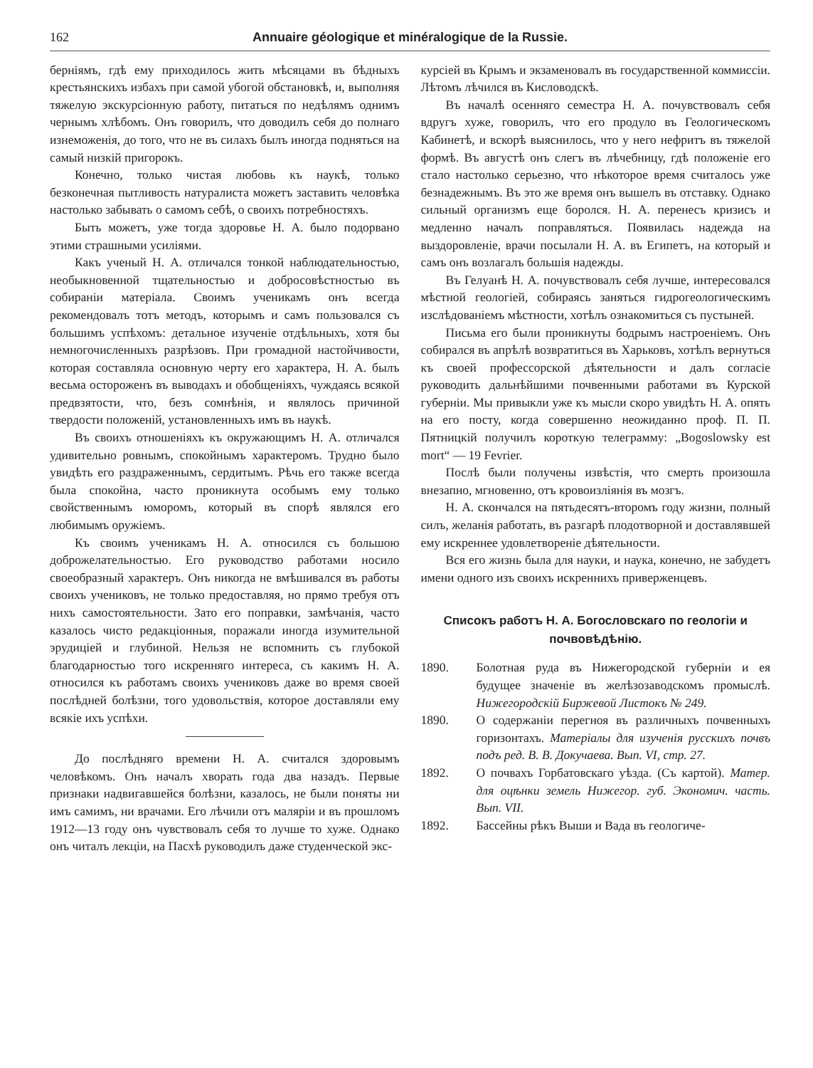162 Annuaire géologique et minéralogique de la Russie.
берніямъ, гдѣ ему приходилось жить мѣсяцами въ бѣдныхъ крестьянскихъ избахъ при самой убогой обстановкѣ, и, выполняя тяжелую экскурсіонную работу, питаться по недѣлямъ однимъ чернымъ хлѣбомъ. Онъ говорилъ, что доводилъ себя до полнаго изнеможенія, до того, что не въ силахъ былъ иногда подняться на самый низкій пригорокъ.
Конечно, только чистая любовь къ наукѣ, только безконечная пытливость натуралиста можетъ заставить человѣка настолько забывать о самомъ себѣ, о своихъ потребностяхъ.
Быть можетъ, уже тогда здоровье Н. А. было подорвано этими страшными усиліями.
Какъ ученый Н. А. отличался тонкой наблюдательностью, необыкновенной тщательностью и добросовѣстностью въ собираніи матеріала. Своимъ ученикамъ онъ всегда рекомендовалъ тотъ методъ, которымъ и самъ пользовался съ большимъ успѣхомъ: детальное изученіе отдѣльныхъ, хотя бы немногочисленныхъ разрѣзовъ. При громадной настойчивости, которая составляла основную черту его характера, Н. А. былъ весьма остороженъ въ выводахъ и обобщеніяхъ, чуждаясь всякой предвзятости, что, безъ сомнѣнія, и являлось причиной твердости положеній, установленныхъ имъ въ наукѣ.
Въ своихъ отношеніяхъ къ окружающимъ Н. А. отличался удивительно ровнымъ, спокойнымъ характеромъ. Трудно было увидѣть его раздраженнымъ, сердитымъ. Рѣчь его также всегда была спокойна, часто проникнута особымъ ему только свойственнымъ юморомъ, который въ спорѣ являлся его любимымъ оружіемъ.
Къ своимъ ученикамъ Н. А. относился съ большою доброжелательностью. Его руководство работами носило своеобразный характеръ. Онъ никогда не вмѣшивался въ работы своихъ учениковъ, не только предоставляя, но прямо требуя отъ нихъ самостоятельности. Зато его поправки, замѣчанія, часто казалось чисто редакціонныя, поражали иногда изумительной эрудиціей и глубиной. Нельзя не вспомнить съ глубокой благодарностью того искренняго интереса, съ какимъ Н. А. относился къ работамъ своихъ учениковъ даже во время своей послѣдней болѣзни, того удовольствія, которое доставляли ему всякіе ихъ успѣхи.
До послѣдняго времени Н. А. считался здоровымъ человѣкомъ. Онъ началъ хворать года два назадъ. Первые признаки надвигавшейся болѣзни, казалось, не были поняты ни имъ самимъ, ни врачами. Его лѣчили отъ маляріи и въ прошломъ 1912—13 году онъ чувствовалъ себя то лучше то хуже. Однако онъ читалъ лекціи, на Пасхѣ руководилъ даже студенческой экс-
курсіей въ Крымъ и экзаменовалъ въ государственной коммиссіи. Лѣтомъ лѣчился въ Кисловодскѣ.
Въ началѣ осенняго семестра Н. А. почувствовалъ себя вдругъ хуже, говорилъ, что его продуло въ Геологическомъ Кабинетѣ, и вскорѣ выяснилось, что у него нефритъ въ тяжелой формѣ. Въ августѣ онъ слегъ въ лѣчебницу, гдѣ положеніе его стало настолько серьезно, что нѣкоторое время считалось уже безнадежнымъ. Въ это же время онъ вышелъ въ отставку. Однако сильный организмъ еще боролся. Н. А. перенесъ кризисъ и медленно началъ поправляться. Появилась надежда на выздоровленіе, врачи посылали Н. А. въ Египетъ, на который и самъ онъ возлагалъ большія надежды.
Въ Гелуанѣ Н. А. почувствовалъ себя лучше, интересовался мѣстной геологіей, собираясь заняться гидрогеологическимъ изслѣдованіемъ мѣстности, хотѣлъ ознакомиться съ пустыней.
Письма его были проникнуты бодрымъ настроеніемъ. Онъ собирался въ апрѣлѣ возвратиться въ Харьковъ, хотѣлъ вернуться къ своей профессорской дѣятельности и далъ согласіе руководить дальнѣйшими почвенными работами въ Курской губерніи. Мы привыкли уже къ мысли скоро увидѣть Н. А. опять на его посту, когда совершенно неожиданно проф. П. П. Пятницкій получилъ короткую телеграмму: „Bogoslowsky est mort“ — 19 Fevrier.
Послѣ были получены извѣстія, что смерть произошла внезапно, мгновенно, отъ кровоизліянія въ мозгъ.
Н. А. скончался на пятьдесятъ-второмъ году жизни, полный силъ, желанія работать, въ разгарѣ плодотворной и доставлявшей ему искреннее удовлетвореніе дѣятельности.
Вся его жизнь была для науки, и наука, конечно, не забудетъ имени одного изъ своихъ искреннихъ приверженцевъ.
Списокъ работъ Н. А. Богословскаго по геологіи и почвовѣдѣнію.
1890. Болотная руда въ Нижегородской губерніи и ея будущее значеніе въ желѣзозаводскомъ промыслѣ. Нижегородскій Биржевой Листокъ № 249.
1890. О содержаніи перегноя въ различныхъ почвенныхъ горизонтахъ. Матеріалы для изученія русскихъ почвъ подъ ред. В. В. Докучаева. Вып. VI, стр. 27.
1892. О почвахъ Горбатовскаго уѣзда. (Съ картой). Матер. для оцѣнки земель Нижегор. губ. Экономич. часть. Вып. VII.
1892. Бассейны рѣкъ Выши и Вада въ геологиче-